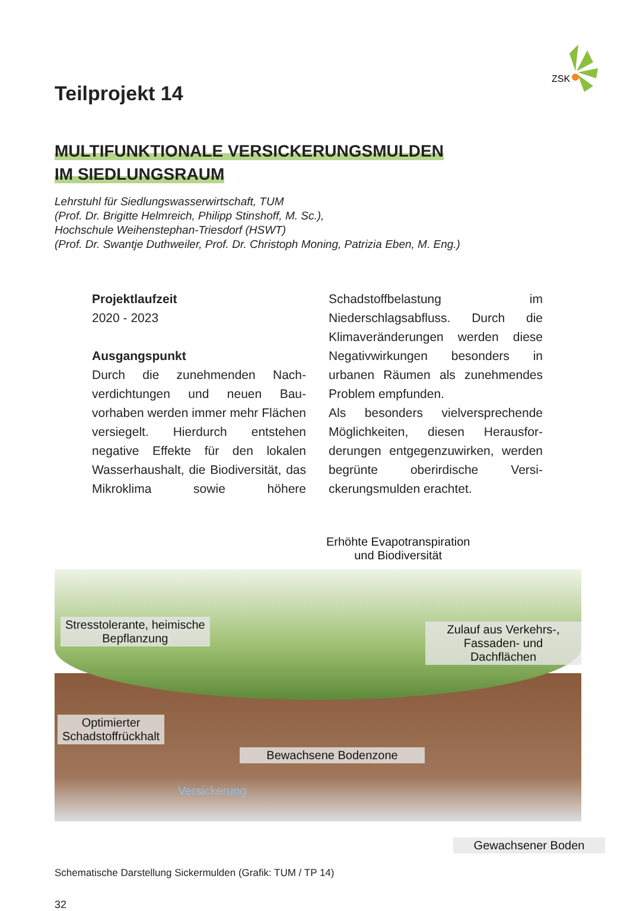ZSK
Teilprojekt 14
MULTIFUNKTIONALE VERSICKERUNGSMULDEN
IM SIEDLUNGSRAUM
Lehrstuhl für Siedlungswasserwirtschaft, TUM
(Prof. Dr. Brigitte Helmreich, Philipp Stinshoff, M. Sc.),
Hochschule Weihenstephan-Triesdorf (HSWT)
(Prof. Dr. Swantje Duthweiler, Prof. Dr. Christoph Moning, Patrizia Eben, M. Eng.)
Projektlaufzeit
2020 - 2023
Ausgangspunkt
Durch die zunehmenden Nach­verdichtungen und neuen Bau­vorhaben werden immer mehr Flächen versiegelt. Hierdurch ent­stehen negative Effekte für den lokalen Wasserhaushalt, die Bio­diversität, das Mikroklima sowie höhere Schadstoffbelastung im Niederschlagsabfluss. Durch die Klimaveränderungen werden die­se Negativwirkungen besonders in urbanen Räumen als zunehmendes Problem empfunden.
Als besonders vielversprechende Möglichkeiten, diesen Herausfor­derungen entgegenzuwirken, wer­den begrünte oberirdische Versi­ckerungsmulden erachtet.
Erhöhte Evapotranspiration
und Biodiversität
Stresstolerante, heimische
Bepflanzung
Zulauf aus Verkehrs-,
Fassaden- und Dachflächen
Optimierter
Schadstoffrückhalt
Bewachsene Bodenzone
Versickerung
Gewachsener Boden
Schematische Darstellung Sickermulden (Grafik: TUM / TP 14)
32